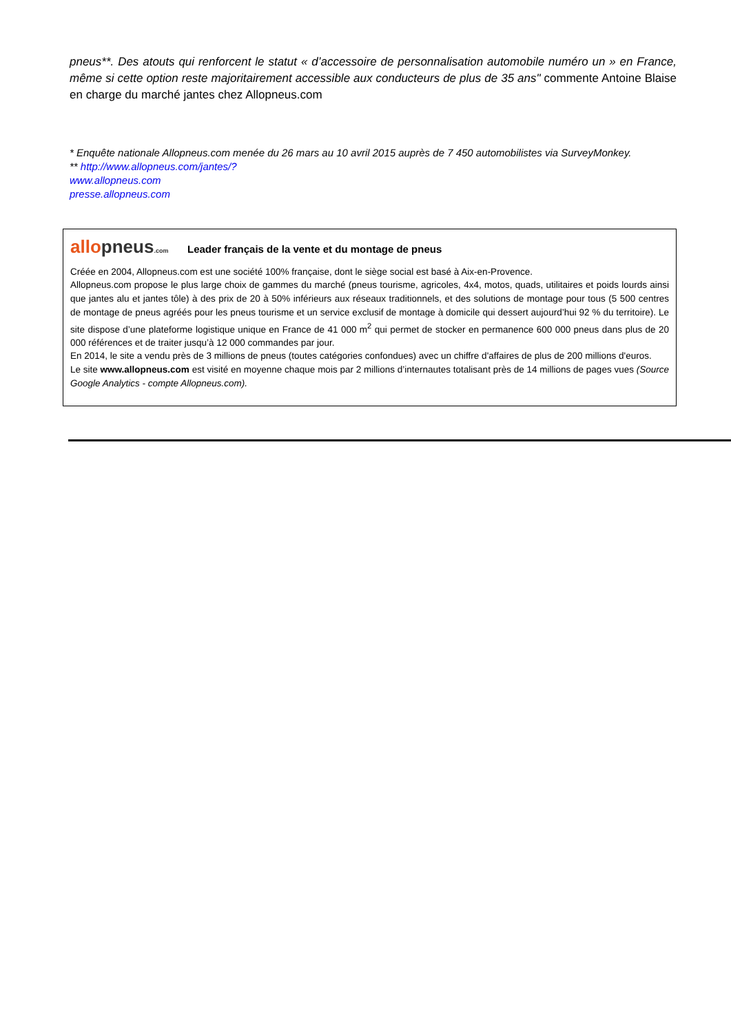pneus**. Des atouts qui renforcent le statut « d’accessoire de personnalisation automobile numéro un » en France, même si cette option reste majoritairement accessible aux conducteurs de plus de 35 ans" commente Antoine Blaise en charge du marché jantes chez Allopneus.com
* Enquête nationale Allopneus.com menée du 26 mars au 10 avril 2015 auprès de 7 450 automobilistes via SurveyMonkey.
** http://www.allopneus.com/jantes/?
www.allopneus.com
presse.allopneus.com
allo pneus.com
Leader français de la vente et du montage de pneus
Créée en 2004, Allopneus.com est une société 100% française, dont le siège social est basé à Aix-en-Provence.
Allopneus.com propose le plus large choix de gammes du marché (pneus tourisme, agricoles, 4x4, motos, quads, utilitaires et poids lourds ainsi que jantes alu et jantes tôle) à des prix de 20 à 50% inférieurs aux réseaux traditionnels, et des solutions de montage pour tous (5 500 centres de montage de pneus agréés pour les pneus tourisme et un service exclusif de montage à domicile qui dessert aujourd’hui 92 % du territoire). Le site dispose d’une plateforme logistique unique en France de 41 000 m<sup>2</sup> qui permet de stocker en permanence 600 000 pneus dans plus de 20 000 références et de traiter jusqu’à 12 000 commandes par jour.
En 2014, le site a vendu près de 3 millions de pneus (toutes catégories confondues) avec un chiffre d'affaires de plus de 200 millions d'euros.
Le site www.allopneus.com est visité en moyenne chaque mois par 2 millions d’internautes totalisant près de 14 millions de pages vues (Source Google Analytics - compte Allopneus.com).